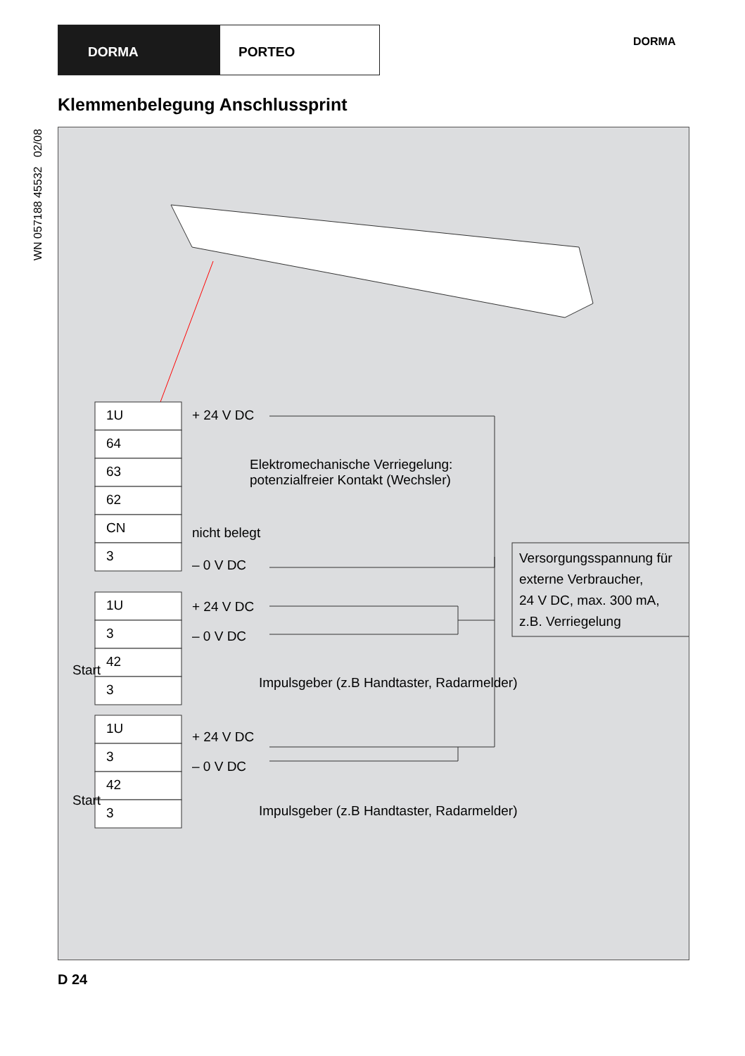DORMA PORTEO
DORMA
WN 057188 45532 02/08
Klemmenbelegung Anschlussprint
1U
64
63
62
CN
3
1U
3
42
3
1U
3
42
3
+ 24 V DC
Elektromechanische Verriegelung:
potenzialfreier Kontakt (Wechsler)
nicht belegt
– 0 V DC
Versorgungsspannung für
externe Verbraucher,
24 V DC, max. 300 mA,
z.B. Verriegelung
+ 24 V DC
– 0 V DC
Start
Impulsgeber (z.B Handtaster, Radarmelder)
+ 24 V DC
– 0 V DC
Start
Impulsgeber (z.B Handtaster, Radarmelder)
D 24